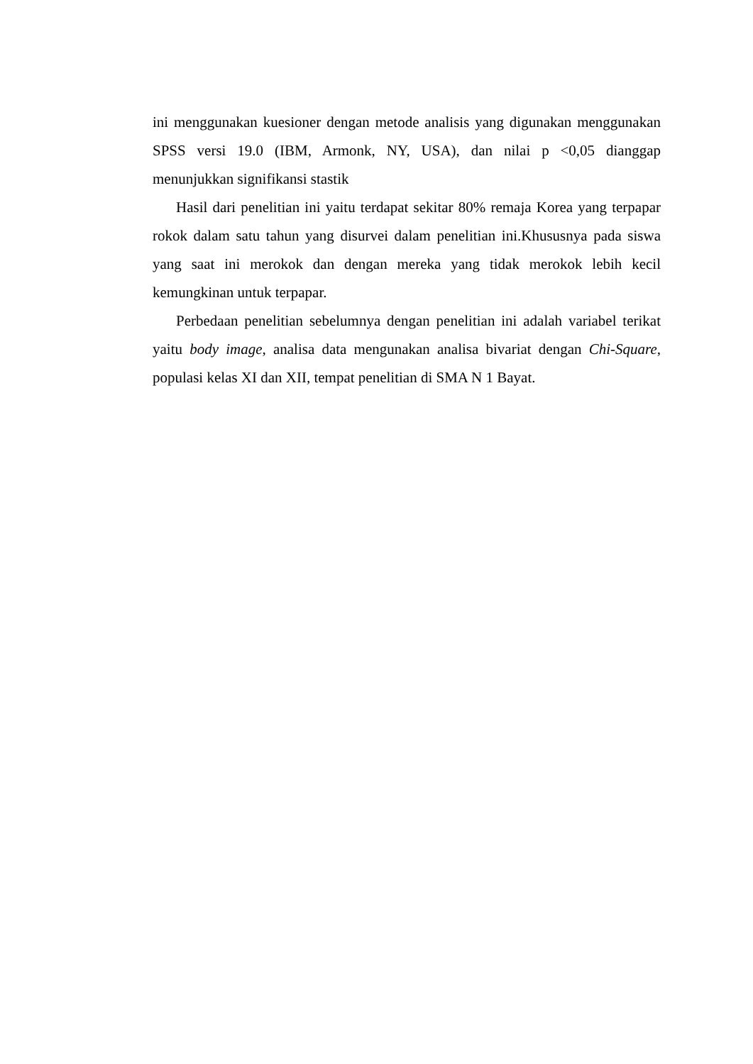ini menggunakan kuesioner dengan metode analisis yang digunakan menggunakan SPSS versi 19.0 (IBM, Armonk, NY, USA), dan nilai p <0,05 dianggap menunjukkan signifikansi stastik
Hasil dari penelitian ini yaitu terdapat sekitar 80% remaja Korea yang terpapar rokok dalam satu tahun yang disurvei dalam penelitian ini.Khususnya pada siswa yang saat ini merokok dan dengan mereka yang tidak merokok lebih kecil kemungkinan untuk terpapar.
Perbedaan penelitian sebelumnya dengan penelitian ini adalah variabel terikat yaitu body image, analisa data mengunakan analisa bivariat dengan Chi-Square, populasi kelas XI dan XII, tempat penelitian di SMA N 1 Bayat.